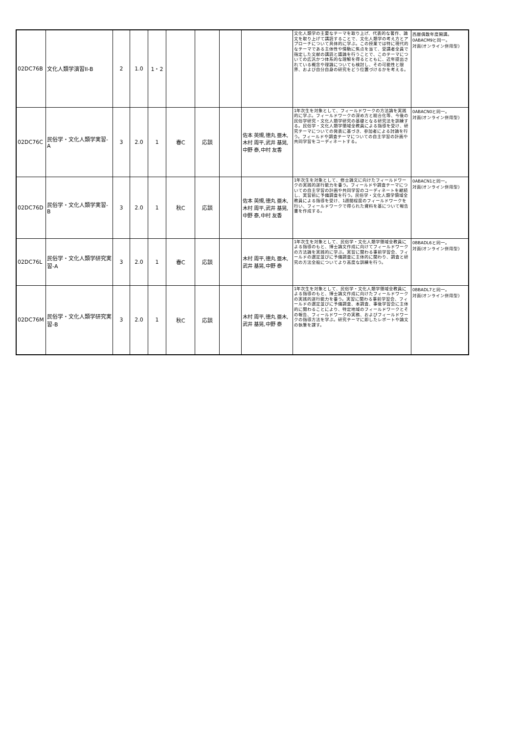| 02DC76B | 文化人類学演習II-B | 2 | 1.0 | 1・2 | | | | | 文化人類学の主要なテーマを取り上げ、代表的な著作、論文を取り上げて講読することで、文化人類学の考え方とアプローチについて具体的に学ぶ。この授業では特に現代的なテーマである主体性や情動に焦点を当て、受講者全員で指定した文献の講読と議論を行うことで、このテーマについての広汎かつ体系的な理解を得るとともに、近年提出されている概念や理論についても検討し、その可能性と限界、および自分自身の研究をどう位置づけるかを考える。 | 西暦偶数年度開講。 0ABACM9と同一。 対面(オンライン併用型) |
| 02DC76C | 民俗学・文化人類学実習-A | 3 | 2.0 | 1 | 春C | 応談 | | 佐本 英規,徳丸 亜木,木村 周平,武井 基晃,中野 泰,中村 友香 | 1年次生を対象として、フィールドワークの方法論を実践的に学ぶ。フィールドワークの深め方と総合化等、今後の民俗学研究・文化人類学研究の基礎となる研究法を訓練する。民俗学・文化人類学領域全教員による指導を受け、研究テーマについての発表に基づき、参加者による討論を行う。フィールドや調査テーマについての自主学習の計画や共同学習をコーディネートする。 | 0ABACN0と同一。 対面(オンライン併用型) |
| 02DC76D | 民俗学・文化人類学実習-B | 3 | 2.0 | 1 | 秋C | 応談 | | 佐本 英規,徳丸 亜木,木村 周平,武井 基晃,中野 泰,中村 友香 | 1年次生を対象として、修士論文に向けたフィールドワークの実践的遂行能力を養う。フィールドや調査テーマについての自主学習の計画や共同学習のコーディネートを継続し、実習前に予備調査を行う。民俗学・文化人類学領域全教員による指導を受け、1週間程度のフィールドワークを行い、フィールドワークで得られた資料を基について報告書を作成する。 | 0ABACN1と同一。 対面(オンライン併用型) |
| 02DC76L | 民俗学・文化人類学研究実習-A | 3 | 2.0 | 1 | 春C | 応談 | | 木村 周平,徳丸 亜木,武井 基晃,中野 泰 | 1年次生を対象として、民俗学・文化人類学領域全教員による指導のもと、博士論文作成に向けてフィールドワークの方法論を実践的に学ぶ。実習に関わる事前学習会、フィールドの選定並びに予備調査に主体的に関わり、調査と研究の方法全般についてより高度な訓練を行う。 | 0BBADL6と同一。 対面(オンライン併用型) |
| 02DC76M | 民俗学・文化人類学研究実習-B | 3 | 2.0 | 1 | 秋C | 応談 | | 木村 周平,徳丸 亜木,武井 基晃,中野 泰 | 1年次生を対象として、民俗学・文化人類学領域全教員による指導のもと、博士論文作成に向けたフィールドワークの実践的遂行能力を養う。実習に関わる事前学習会、フィールドの選定並びに予備調査、本調査、事後学習会に主体的に関わることにより、特定地域のフィールドワークとその報告、フィールドワークの実務、およびフィールドワークの指導方法を学ぶ。研究テーマに即したレポートや論文の執筆を課す。 | 0BBADL7と同一。 対面(オンライン併用型) |